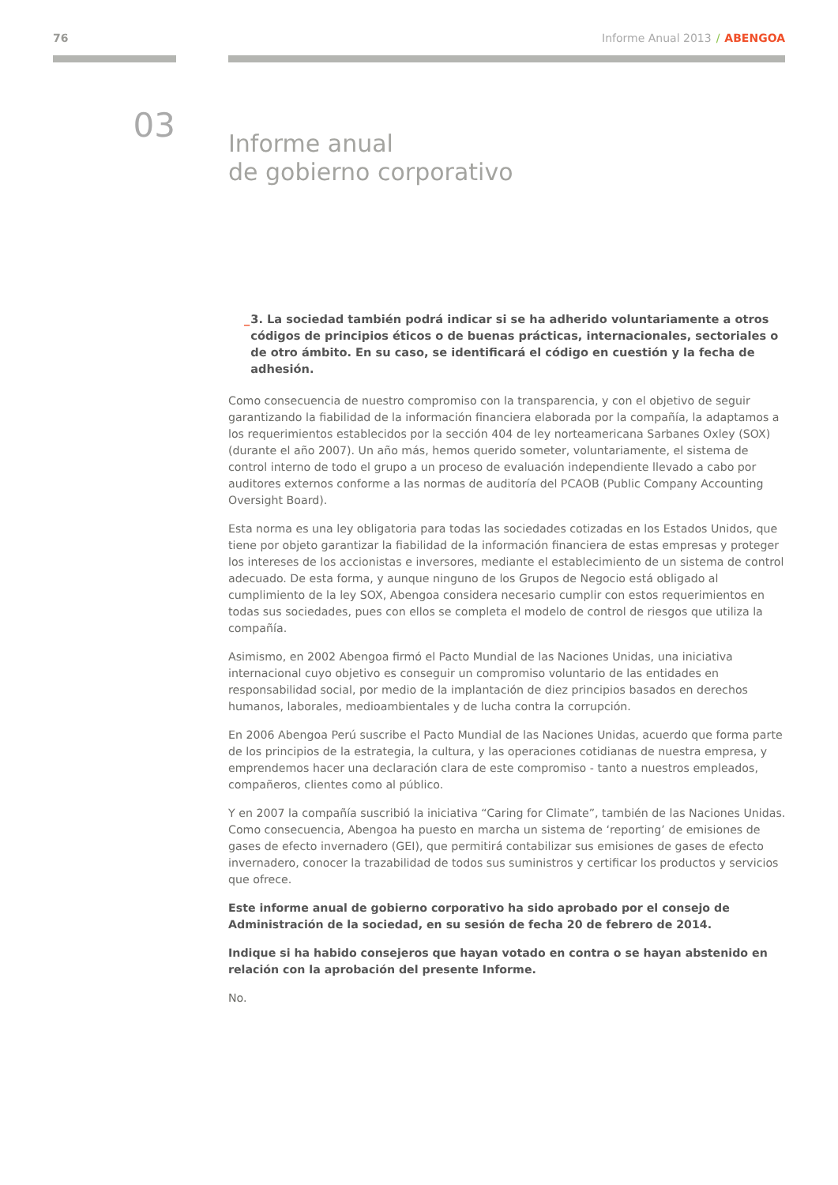76 Informe Anual 2013 / ABENGOA
03
Informe anual
de gobierno corporativo
_ 3. La sociedad también podrá indicar si se ha adherido voluntariamente a otros códigos de principios éticos o de buenas prácticas, internacionales, sectoriales o de otro ámbito. En su caso, se identificará el código en cuestión y la fecha de adhesión.
Como consecuencia de nuestro compromiso con la transparencia, y con el objetivo de seguir garantizando la fiabilidad de la información financiera elaborada por la compañía, la adaptamos a los requerimientos establecidos por la sección 404 de ley norteamericana Sarbanes Oxley (SOX) (durante el año 2007). Un año más, hemos querido someter, voluntariamente, el sistema de control interno de todo el grupo a un proceso de evaluación independiente llevado a cabo por auditores externos conforme a las normas de auditoría del PCAOB (Public Company Accounting Oversight Board).
Esta norma es una ley obligatoria para todas las sociedades cotizadas en los Estados Unidos, que tiene por objeto garantizar la fiabilidad de la información financiera de estas empresas y proteger los intereses de los accionistas e inversores, mediante el establecimiento de un sistema de control adecuado. De esta forma, y aunque ninguno de los Grupos de Negocio está obligado al cumplimiento de la ley SOX, Abengoa considera necesario cumplir con estos requerimientos en todas sus sociedades, pues con ellos se completa el modelo de control de riesgos que utiliza la compañía.
Asimismo, en 2002 Abengoa firmó el Pacto Mundial de las Naciones Unidas, una iniciativa internacional cuyo objetivo es conseguir un compromiso voluntario de las entidades en responsabilidad social, por medio de la implantación de diez principios basados en derechos humanos, laborales, medioambientales y de lucha contra la corrupción.
En 2006 Abengoa Perú suscribe el Pacto Mundial de las Naciones Unidas, acuerdo que forma parte de los principios de la estrategia, la cultura, y las operaciones cotidianas de nuestra empresa, y emprendemos hacer una declaración clara de este compromiso - tanto a nuestros empleados, compañeros, clientes como al público.
Y en 2007 la compañía suscribió la iniciativa “Caring for Climate”, también de las Naciones Unidas. Como consecuencia, Abengoa ha puesto en marcha un sistema de ‘reporting’ de emisiones de gases de efecto invernadero (GEI), que permitirá contabilizar sus emisiones de gases de efecto invernadero, conocer la trazabilidad de todos sus suministros y certificar los productos y servicios que ofrece.
Este informe anual de gobierno corporativo ha sido aprobado por el consejo de Administración de la sociedad, en su sesión de fecha 20 de febrero de 2014.
Indique si ha habido consejeros que hayan votado en contra o se hayan abstenido en relación con la aprobación del presente Informe.
No.